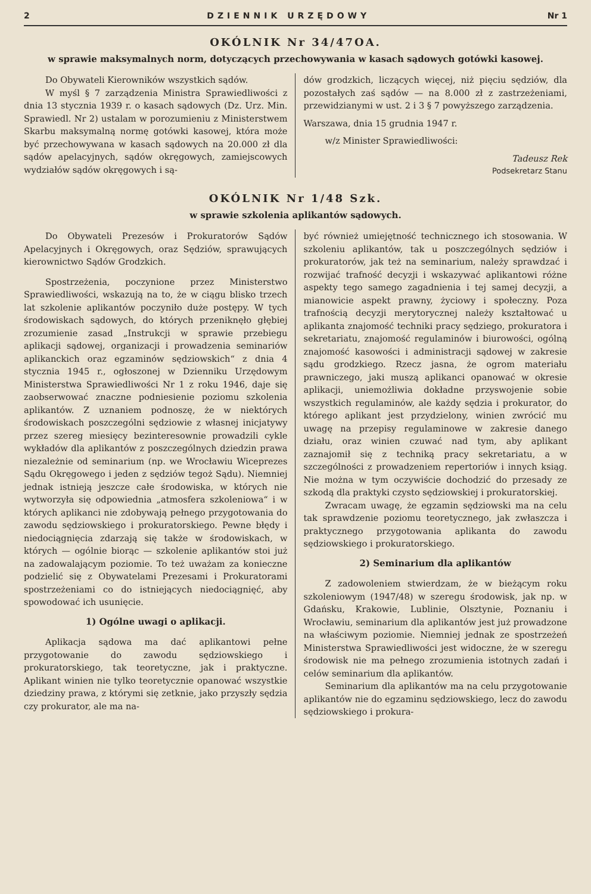2 DZIENNIK URZĘDOWY Nr 1
OKÓLNIK Nr 34/47OA.
w sprawie maksymalnych norm, dotyczących przechowywania w kasach sądowych gotówki kasowej.
Do Obywateli Kierowników wszystkich sądów.
W myśl § 7 zarządzenia Ministra Sprawiedliwości z dnia 13 stycznia 1939 r. o kasach sądowych (Dz. Urz. Min. Sprawiedl. Nr 2) ustalam w porozumieniu z Ministerstwem Skarbu maksymalną normę gotówki kasowej, która może być przechowywana w kasach sądowych na 20.000 zł dla sądów apelacyjnych, sądów okręgowych, zamiejscowych wydziałów sądów okręgowych i są-
dów grodzkich, liczących więcej, niż pięciu sędziów, dla pozostałych zaś sądów — na 8.000 zł z zastrzeżeniami, przewidzianymi w ust. 2 i 3 § 7 powyższego zarządzenia.
Warszawa, dnia 15 grudnia 1947 r.
w/z Minister Sprawiedliwości:
Tadeusz Rek
Podsekretarz Stanu
OKÓLNIK Nr 1/48 Szk.
w sprawie szkolenia aplikantów sądowych.
Do Obywateli Prezesów i Prokuratorów Sądów Apelacyjnych i Okręgowych, oraz Sędziów, sprawujących kierownictwo Sądów Grodzkich.
Spostrzeżenia, poczynione przez Ministerstwo Sprawiedliwości, wskazują na to, że w ciągu blisko trzech lat szkolenie aplikantów poczyniło duże postępy. W tych środowiskach sądowych, do których przeniknęło głębiej zrozumienie zasad „Instrukcji w sprawie przebiegu aplikacji sądowej, organizacji i prowadzenia seminariów aplikanckich oraz egzaminów sędziowskich“ z dnia 4 stycznia 1945 r., ogłoszonej w Dzienniku Urzędowym Ministerstwa Sprawiedliwości Nr 1 z roku 1946, daje się zaobserwować znaczne podniesienie poziomu szkolenia aplikantów. Z uznaniem podnoszę, że w niektórych środowiskach poszczególni sędziowie z własnej inicjatywy przez szereg miesięcy bezinteresownie prowadzili cykle wykładów dla aplikantów z poszczególnych dziedzin prawa niezależnie od seminarium (np. we Wrocławiu Wiceprezes Sądu Okręgowego i jeden z sędziów tegoż Sądu). Niemniej jednak istnieją jeszcze całe środowiska, w których nie wytworzyła się odpowiednia „atmosfera szkoleniowa“ i w których aplikanci nie zdobywają pełnego przygotowania do zawodu sędziowskiego i prokuratorskiego. Pewne błędy i niedociągnięcia zdarzają się także w środowiskach, w których — ogólnie biorąc — szkolenie aplikantów stoi już na zadowalającym poziomie. To też uważam za konieczne podzielić się z Obywatelami Prezesami i Prokuratorami spostrzeżeniami co do istniejących niedociągnięć, aby spowodować ich usunięcie.
1) Ogólne uwagi o aplikacji.
Aplikacja sądowa ma dać aplikantowi pełne przygotowanie do zawodu sędziowskiego i prokuratorskiego, tak teoretyczne, jak i praktyczne. Aplikant winien nie tylko teoretycznie opanować wszystkie dziedziny prawa, z którymi się zetknie, jako przyszły sędzia czy prokurator, ale ma na-
być również umiejętność technicznego ich stosowania. W szkoleniu aplikantów, tak u poszczególnych sędziów i prokuratorów, jak też na seminarium, należy sprawdzać i rozwijać trafność decyzji i wskazywać aplikantowi różne aspekty tego samego zagadnienia i tej samej decyzji, a mianowicie aspekt prawny, życiowy i społeczny. Poza trafnością decyzji merytorycznej należy kształtować u aplikanta znajomość techniki pracy sędziego, prokuratora i sekretariatu, znajomość regulaminów i biurowości, ogólną znajomość kasowości i administracji sądowej w zakresie sądu grodzkiego. Rzecz jasna, że ogrom materiału prawniczego, jaki muszą aplikanci opanować w okresie aplikacji, uniemożliwia dokładne przyswojenie sobie wszystkich regulaminów, ale każdy sędzia i prokurator, do którego aplikant jest przydzielony, winien zwrócić mu uwagę na przepisy regulaminowe w zakresie danego działu, oraz winien czuwać nad tym, aby aplikant zaznajomił się z techniką pracy sekretariatu, a w szczególności z prowadzeniem repertoriów i innych ksiąg. Nie można w tym oczywiście dochodzić do przesady ze szkodą dla praktyki czysto sędziowskiej i prokuratorskiej.
Zwracam uwagę, że egzamin sędziowski ma na celu tak sprawdzenie poziomu teoretycznego, jak zwłaszcza i praktycznego przygotowania aplikanta do zawodu sędziowskiego i prokuratorskiego.
2) Seminarium dla aplikantów
Z zadowoleniem stwierdzam, że w bieżącym roku szkoleniowym (1947/48) w szeregu środowisk, jak np. w Gdańsku, Krakowie, Lublinie, Olsztynie, Poznaniu i Wrocławiu, seminarium dla aplikantów jest już prowadzone na właściwym poziomie. Niemniej jednak ze spostrzeżeń Ministerstwa Sprawiedliwości jest widoczne, że w szeregu środowisk nie ma pełnego zrozumienia istotnych zadań i celów seminarium dla aplikantów.
Seminarium dla aplikantów ma na celu przygotowanie aplikantów nie do egzaminu sędziowskiego, lecz do zawodu sędziowskiego i prokura-